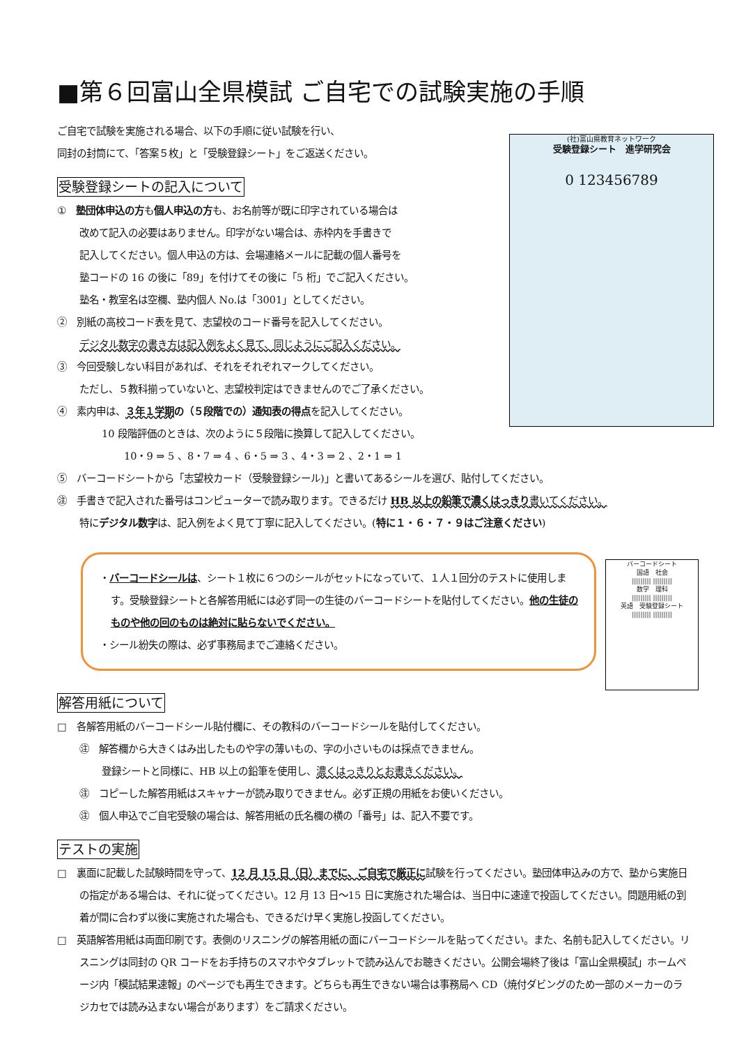■第６回富山全県模試 ご自宅での試験実施の手順
ご自宅で試験を実施される場合、以下の手順に従い試験を行い、
同封の封筒にて、「答案５枚」と「受験登録シート」をご返送ください。
(社)富山県教育ネットワーク
受験登録シート　進学研究会
0 123456789
受験登録シートの記入について
①　塾団体申込の方も個人申込の方も、お名前等が既に印字されている場合は
改めて記入の必要はありません。印字がない場合は、赤枠内を手書きで
記入してください。個人申込の方は、会場連絡メールに記載の個人番号を
塾コードの 16 の後に「89」を付けてその後に「5 桁」でご記入ください。
塾名・教室名は空欄、塾内個人 No.は「3001」としてください。
②　別紙の高校コード表を見て、志望校のコード番号を記入してください。
デジタル数字の書き方は記入例をよく見て、同じようにご記入ください。
③　今回受験しない科目があれば、それをそれぞれマークしてください。
ただし、５教科揃っていないと、志望校判定はできませんのでご了承ください。
④　素内申は、３年１学期の（５段階での）通知表の得点を記入してください。
10 段階評価のときは、次のように５段階に換算して記入してください。
10・9 ⇒ 5 、8・7 ⇒ 4 、6・5 ⇒ 3 、4・3 ⇒ 2 、2・1 ⇒ 1
⑤　バーコードシートから「志望校カード（受験登録シール)」と書いてあるシールを選び、貼付してください。
㊟　手書きで記入された番号はコンピューターで読み取ります。できるだけ HB 以上の鉛筆で濃くはっきり 書いてください。
特にデジタル数字は、記入例をよく見て丁寧に記入してください。(特に１・６・７・９はご注意ください)
・バーコードシールは、シート１枚に６つのシールがセットになっていて、１人１回分のテストに使用します。受験登録シートと各解答用紙には必ず同一の生徒のバーコードシートを貼付してください。他の生徒のものや他の回のものは絶対に貼らないでください。
・シール紛失の際は、必ず事務局までご連絡ください。
バーコードシート
国語　社会
||||||||| |||||||||
数学　理科
||||||||| |||||||||
英語　受験登録シート
||||||||| |||||||||
解答用紙について
□　各解答用紙のバーコードシール貼付欄に、その教科のバーコードシールを貼付してください。
㊟　解答欄から大きくはみ出したものや字の薄いもの、字の小さいものは採点できません。
登録シートと同様に、HB 以上の鉛筆を使用し、濃くはっきりとお書きください。
㊟　コピーした解答用紙はスキャナーが読み取りできません。必ず正規の用紙をお使いください。
㊟　個人申込でご自宅受験の場合は、解答用紙の氏名欄の横の「番号」は、記入不要です。
テストの実施
□　裏面に記載した試験時間を守って、12 月 15 日（日）までに、ご自宅で厳正に試験を行ってください。塾団体申込みの方で、塾から実施日の指定がある場合は、それに従ってください。12 月 13 日～15 日に実施された場合は、当日中に速達で投函してください。問題用紙の到着が間に合わず以後に実施された場合も、できるだけ早く実施し投函してください。
□　英語解答用紙は両面印刷です。表側のリスニングの解答用紙の面にバーコードシールを貼ってください。また、名前も記入してください。リスニングは同封の QR コードをお手持ちのスマホやタブレットで読み込んでお聴きください。公開会場終了後は「富山全県模試」ホームページ内「模試結果速報」のページでも再生できます。どちらも再生できない場合は事務局へ CD（焼付ダビングのため一部のメーカーのラジカセでは読み込まない場合があります）をご請求ください。